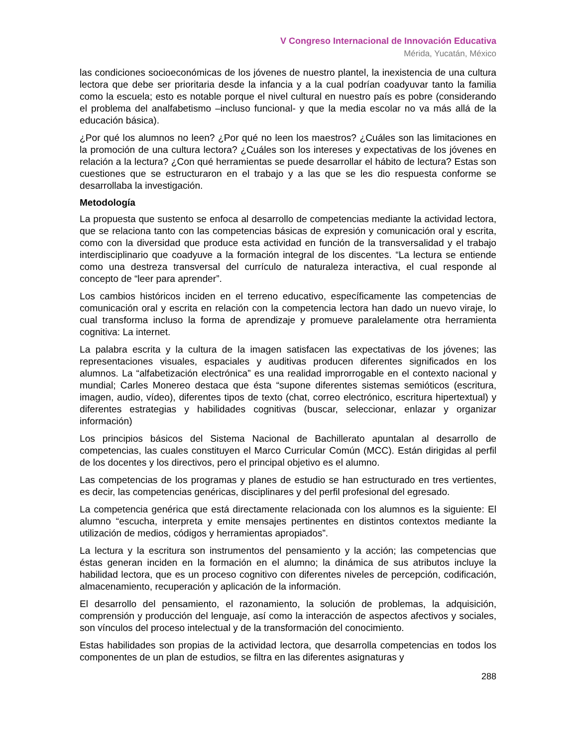V Congreso Internacional de Innovación Educativa
Mérida, Yucatán, México
las condiciones socioeconómicas de los jóvenes de nuestro plantel, la inexistencia de una cultura lectora que debe ser prioritaria desde la infancia y a la cual podrían coadyuvar tanto la familia como la escuela; esto es notable porque el nivel cultural en nuestro país es pobre (considerando el problema del analfabetismo –incluso funcional- y que la media escolar no va más allá de la educación básica).
¿Por qué los alumnos no leen? ¿Por qué no leen los maestros? ¿Cuáles son las limitaciones en la promoción de una cultura lectora? ¿Cuáles son los intereses y expectativas de los jóvenes en relación a la lectura? ¿Con qué herramientas se puede desarrollar el hábito de lectura? Estas son cuestiones que se estructuraron en el trabajo y a las que se les dio respuesta conforme se desarrollaba la investigación.
Metodología
La propuesta que sustento se enfoca al desarrollo de competencias mediante la actividad lectora, que se relaciona tanto con las competencias básicas de expresión y comunicación oral y escrita, como con la diversidad que produce esta actividad en función de la transversalidad y el trabajo interdisciplinario que coadyuve a la formación integral de los discentes. “La lectura se entiende como una destreza transversal del currículo de naturaleza interactiva, el cual responde al concepto de “leer para aprender”.
Los cambios históricos inciden en el terreno educativo, específicamente las competencias de comunicación oral y escrita en relación con la competencia lectora han dado un nuevo viraje, lo cual transforma incluso la forma de aprendizaje y promueve paralelamente otra herramienta cognitiva: La internet.
La palabra escrita y la cultura de la imagen satisfacen las expectativas de los jóvenes; las representaciones visuales, espaciales y auditivas producen diferentes significados en los alumnos. La “alfabetización electrónica” es una realidad improrrogable en el contexto nacional y mundial; Carles Monereo destaca que ésta “supone diferentes sistemas semióticos (escritura, imagen, audio, vídeo), diferentes tipos de texto (chat, correo electrónico, escritura hipertextual) y diferentes estrategias y habilidades cognitivas (buscar, seleccionar, enlazar y organizar información)
Los principios básicos del Sistema Nacional de Bachillerato apuntalan al desarrollo de competencias, las cuales constituyen el Marco Curricular Común (MCC). Están dirigidas al perfil de los docentes y los directivos, pero el principal objetivo es el alumno.
Las competencias de los programas y planes de estudio se han estructurado en tres vertientes, es decir, las competencias genéricas, disciplinares y del perfil profesional del egresado.
La competencia genérica que está directamente relacionada con los alumnos es la siguiente: El alumno “escucha, interpreta y emite mensajes pertinentes en distintos contextos mediante la utilización de medios, códigos y herramientas apropiados”.
La lectura y la escritura son instrumentos del pensamiento y la acción; las competencias que éstas generan inciden en la formación en el alumno; la dinámica de sus atributos incluye la habilidad lectora, que es un proceso cognitivo con diferentes niveles de percepción, codificación, almacenamiento, recuperación y aplicación de la información.
El desarrollo del pensamiento, el razonamiento, la solución de problemas, la adquisición, comprensión y producción del lenguaje, así como la interacción de aspectos afectivos y sociales, son vínculos del proceso intelectual y de la transformación del conocimiento.
Estas habilidades son propias de la actividad lectora, que desarrolla competencias en todos los componentes de un plan de estudios, se filtra en las diferentes asignaturas y
288